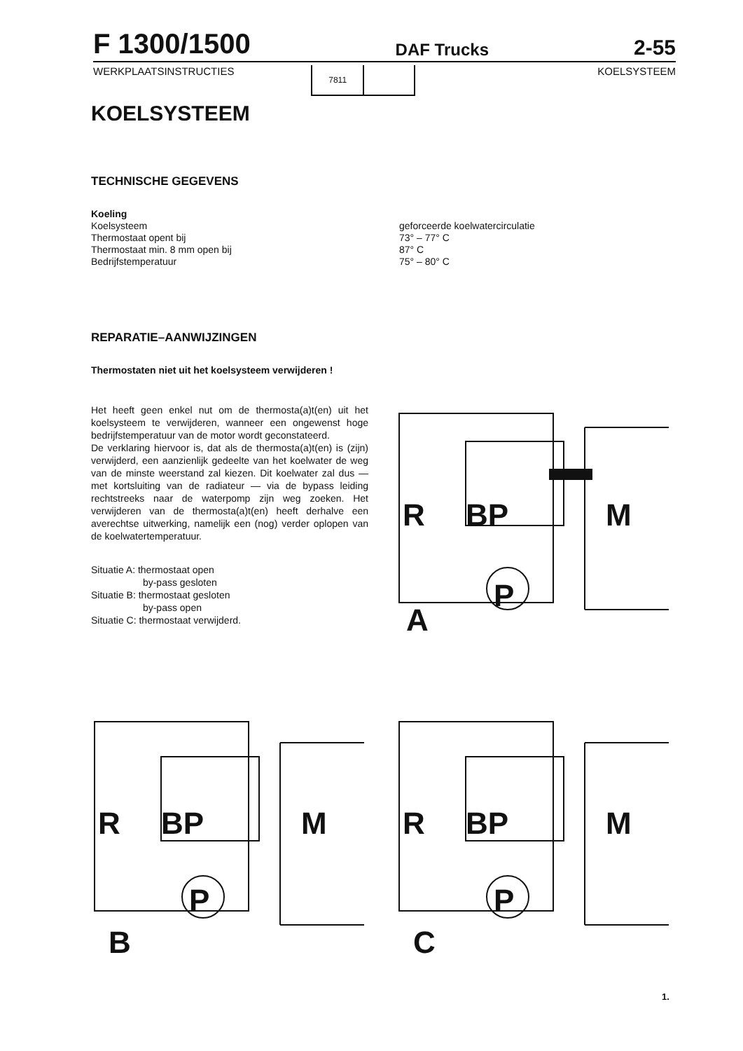F 1300/1500 DAF Trucks 2-55
WERKPLAATSINSTRUCTIES
7811
KOELSYSTEEM
KOELSYSTEEM
TECHNISCHE GEGEVENS
Koeling
Koelsysteem
Thermostaat opent bij
Thermostaat min. 8 mm open bij
Bedrijfstemperatuur
geforceerde koelwatercirculatie
73° – 77° C
87° C
75° – 80° C
REPARATIE–AANWIJZINGEN
Thermostaten niet uit het koelsysteem verwijderen !
Het heeft geen enkel nut om de thermosta(a)t(en) uit het koelsysteem te verwijderen, wanneer een ongewenst hoge bedrijfstemperatuur van de motor wordt geconstateerd.
De verklaring hiervoor is, dat als de thermosta(a)t(en) is (zijn) verwijderd, een aanzienlijk gedeelte van het koelwater de weg van de minste weerstand zal kiezen. Dit koelwater zal dus — met kortsluiting van de radiateur — via de bypass leiding rechtstreeks naar de waterpomp zijn weg zoeken. Het verwijderen van de thermosta(a)t(en) heeft derhalve een averechtse uitwerking, namelijk een (nog) verder oplopen van de koelwatertemperatuur.
Situatie A: thermostaat open
by-pass gesloten
Situatie B: thermostaat gesloten
by-pass open
Situatie C: thermostaat verwijderd.
R BP M
P
A
R BP M
P
B
R BP M
P
C
1.